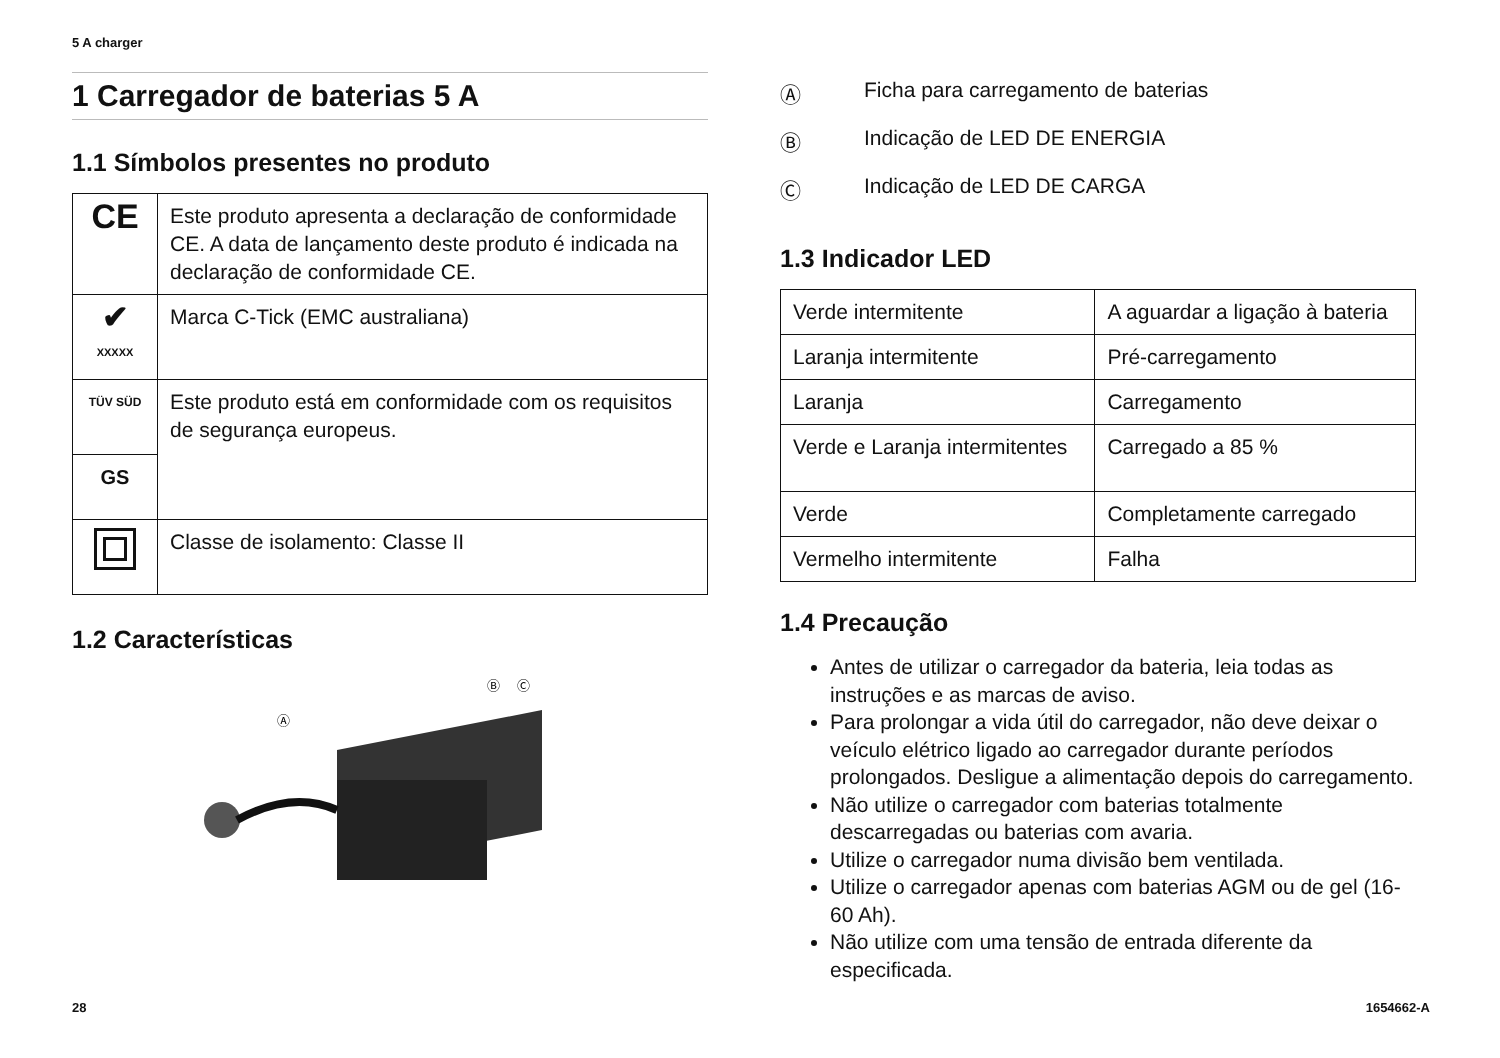5 A charger
1 Carregador de baterias 5 A
1.1 Símbolos presentes no produto
| CE | Este produto apresenta a declaração de conformidade CE. A data de lançamento deste produto é indicada na declaração de conformidade CE. |
| ✔ XXXXX | Marca C-Tick (EMC australiana) |
| TÜV SÜD | Este produto está em conformidade com os requisitos de segurança europeus. |
| GS | |
| | Classe de isolamento: Classe II |
1.2 Características
Ⓐ
Ⓑ
Ⓒ
Ⓐ Ficha para carregamento de baterias
Ⓑ Indicação de LED DE ENERGIA
Ⓒ Indicação de LED DE CARGA
1.3 Indicador LED
| Verde intermitente | A aguardar a ligação à bateria |
| Laranja intermitente | Pré-carregamento |
| Laranja | Carregamento |
| Verde e Laranja intermitentes | Carregado a 85 % |
| Verde | Completamente carregado |
| Vermelho intermitente | Falha |
1.4 Precaução
Antes de utilizar o carregador da bateria, leia todas as instruções e as marcas de aviso.
Para prolongar a vida útil do carregador, não deve deixar o veículo elétrico ligado ao carregador durante períodos prolongados. Desligue a alimentação depois do carregamento.
Não utilize o carregador com baterias totalmente descarregadas ou baterias com avaria.
Utilize o carregador numa divisão bem ventilada.
Utilize o carregador apenas com baterias AGM ou de gel (16-60 Ah).
Não utilize com uma tensão de entrada diferente da especificada.
28 1654662-A